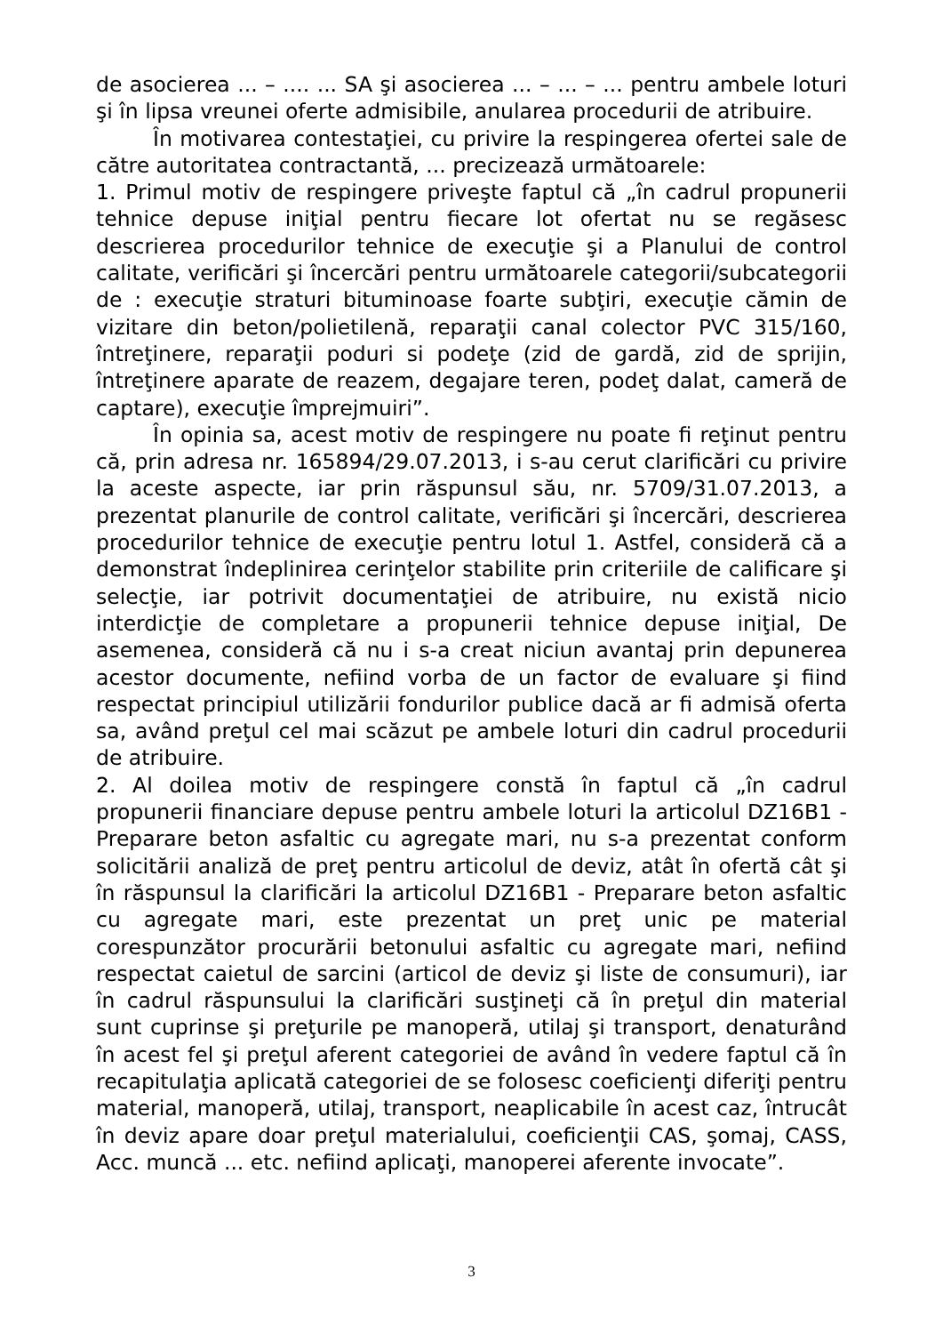de asocierea ... – .... ... SA şi asocierea ... – ... – ... pentru ambele loturi şi în lipsa vreunei oferte admisibile, anularea procedurii de atribuire.
În motivarea contestaţiei, cu privire la respingerea ofertei sale de către autoritatea contractantă, ... precizează următoarele:
1. Primul motiv de respingere priveşte faptul că „în cadrul propunerii tehnice depuse iniţial pentru fiecare lot ofertat nu se regăsesc descrierea procedurilor tehnice de execuţie şi a Planului de control calitate, verificări şi încercări pentru următoarele categorii/subcategorii de : execuţie straturi bituminoase foarte subţiri, execuţie cămin de vizitare din beton/polietilenă, reparaţii canal colector PVC 315/160, întreţinere, reparaţii poduri si podeţe (zid de gardă, zid de sprijin, întreţinere aparate de reazem, degajare teren, podeţ dalat, cameră de captare), execuţie împrejmuiri”.
În opinia sa, acest motiv de respingere nu poate fi reţinut pentru că, prin adresa nr. 165894/29.07.2013, i s-au cerut clarificări cu privire la aceste aspecte, iar prin răspunsul său, nr. 5709/31.07.2013, a prezentat planurile de control calitate, verificări şi încercări, descrierea procedurilor tehnice de execuţie pentru lotul 1. Astfel, consideră că a demonstrat îndeplinirea cerinţelor stabilite prin criteriile de calificare şi selecţie, iar potrivit documentaţiei de atribuire, nu există nicio interdicţie de completare a propunerii tehnice depuse iniţial, De asemenea, consideră că nu i s-a creat niciun avantaj prin depunerea acestor documente, nefiind vorba de un factor de evaluare şi fiind respectat principiul utilizării fondurilor publice dacă ar fi admisă oferta sa, având preţul cel mai scăzut pe ambele loturi din cadrul procedurii de atribuire.
2. Al doilea motiv de respingere constă în faptul că „în cadrul propunerii financiare depuse pentru ambele loturi la articolul DZ16B1 - Preparare beton asfaltic cu agregate mari, nu s-a prezentat conform solicitării analiză de preţ pentru articolul de deviz, atât în ofertă cât şi în răspunsul la clarificări la articolul DZ16B1 - Preparare beton asfaltic cu agregate mari, este prezentat un preţ unic pe material corespunzător procurării betonului asfaltic cu agregate mari, nefiind respectat caietul de sarcini (articol de deviz şi liste de consumuri), iar în cadrul răspunsului la clarificări susţineţi că în preţul din material sunt cuprinse şi preţurile pe manoperă, utilaj şi transport, denaturând în acest fel şi preţul aferent categoriei de având în vedere faptul că în recapitulaţia aplicată categoriei de se folosesc coeficienţi diferiţi pentru material, manoperă, utilaj, transport, neaplicabile în acest caz, întrucât în deviz apare doar preţul materialului, coeficienţii CAS, şomaj, CASS, Acc. muncă ... etc. nefiind aplicaţi, manoperei aferente invocate”.
3